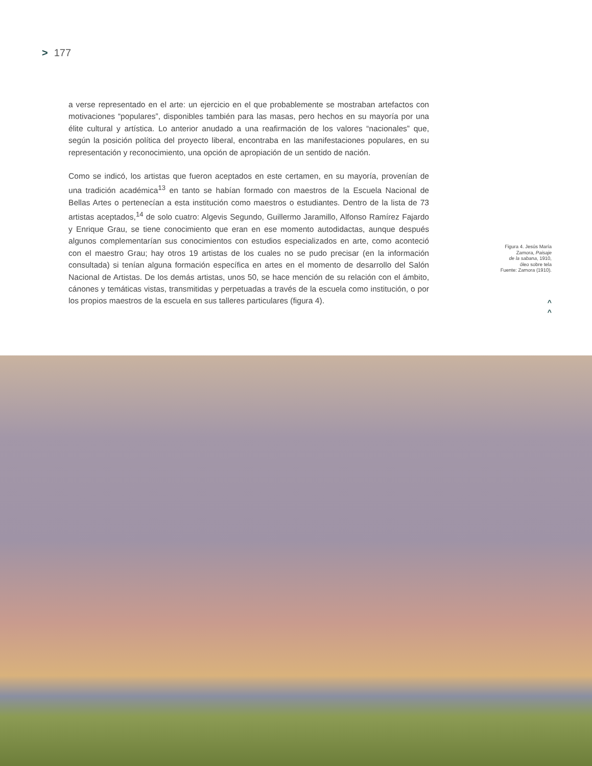> 177
a verse representado en el arte: un ejercicio en el que probablemente se mostraban artefactos con motivaciones “populares”, disponibles también para las masas, pero hechos en su mayoría por una élite cultural y artística. Lo anterior anudado a una reafirmación de los valores “nacionales” que, según la posición política del proyecto liberal, encontraba en las manifestaciones populares, en su representación y reconocimiento, una opción de apropiación de un sentido de nación.
Como se indicó, los artistas que fueron aceptados en este certamen, en su mayoría, provenían de una tradición académica<sup>13</sup> en tanto se habían formado con maestros de la Escuela Nacional de Bellas Artes o pertenecían a esta institución como maestros o estudiantes. Dentro de la lista de 73 artistas aceptados,<sup>14</sup> de solo cuatro: Algevis Segundo, Guillermo Jaramillo, Alfonso Ramírez Fajardo y Enrique Grau, se tiene conocimiento que eran en ese momento autodidactas, aunque después algunos complementarían sus conocimientos con estudios especializados en arte, como aconteció con el maestro Grau; hay otros 19 artistas de los cuales no se pudo precisar (en la información consultada) si tenían alguna formación específica en artes en el momento de desarrollo del Salón Nacional de Artistas. De los demás artistas, unos 50, se hace mención de su relación con el ámbito, cánones y temáticas vistas, transmitidas y perpetuadas a través de la escuela como institución, o por los propios maestros de la escuela en sus talleres particulares (figura 4).
Figura 4. Jesús María
Zamora, Paisaje
de la sabana, 1910,
óleo sobre tela
Fuente: Zamora (1910).
^
^